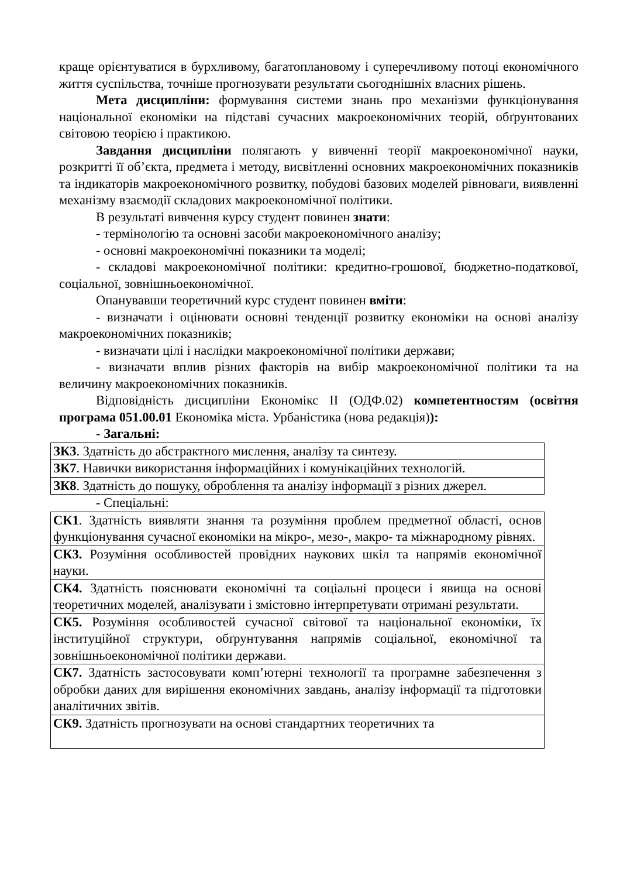краще орієнтуватися в бурхливому, багатоплановому і суперечливому потоці економічного життя суспільства, точніше прогнозувати результати сьогоднішніх власних рішень.
Мета дисципліни: формування системи знань про механізми функціонування національної економіки на підставі сучасних макроекономічних теорій, обґрунтованих світовою теорією і практикою.
Завдання дисципліни полягають у вивченні теорії макроекономічної науки, розкритті її об’єкта, предмета і методу, висвітленні основних макроекономічних показників та індикаторів макроекономічного розвитку, побудові базових моделей рівноваги, виявленні механізму взаємодії складових макроекономічної політики.
В результаті вивчення курсу студент повинен знати:
- термінологію та основні засоби макроекономічного аналізу;
- основні макроекономічні показники та моделі;
- складові макроекономічної політики: кредитно-грошової, бюджетно-податкової, соціальної, зовнішньоекономічної.
Опанувавши теоретичний курс студент повинен вміти:
- визначати і оцінювати основні тенденції розвитку економіки на основі аналізу макроекономічних показників;
- визначати цілі і наслідки макроекономічної політики держави;
- визначати вплив різних факторів на вибір макроекономічної політики та на величину макроекономічних показників.
Відповідність дисципліни Економікс ІІ (ОДФ.02) компетентностям (освітня програма 051.00.01 Економіка міста. Урбаністика (нова редакція)):
- Загальні:
| ЗК3 . Здатність до абстрактного мислення, аналізу та синтезу. |
| ЗК7 . Навички використання інформаційних і комунікаційних технологій. |
| ЗК8 . Здатність до пошуку, оброблення та аналізу інформації з різних джерел. |
- Спеціальні:
| СК1 . Здатність виявляти знання та розуміння проблем предметної області, основ функціонування сучасної економіки на мікро-, мезо-, макро- та міжнародному рівнях. |
| СК3. Розуміння особливостей провідних наукових шкіл та напрямів економічної науки. |
| СК4. Здатність пояснювати економічні та соціальні процеси і явища на основі теоретичних моделей, аналізувати і змістовно інтерпретувати отримані результати. |
| СК5. Розуміння особливостей сучасної світової та національної економіки, їх інституційної структури, обґрунтування напрямів соціальної, економічної та зовнішньоекономічної політики держави. |
| СК7. Здатність застосовувати комп’ютерні технології та програмне забезпечення з обробки даних для вирішення економічних завдань, аналізу інформації та підготовки аналітичних звітів. |
| СК9. Здатність прогнозувати на основі стандартних теоретичних та |